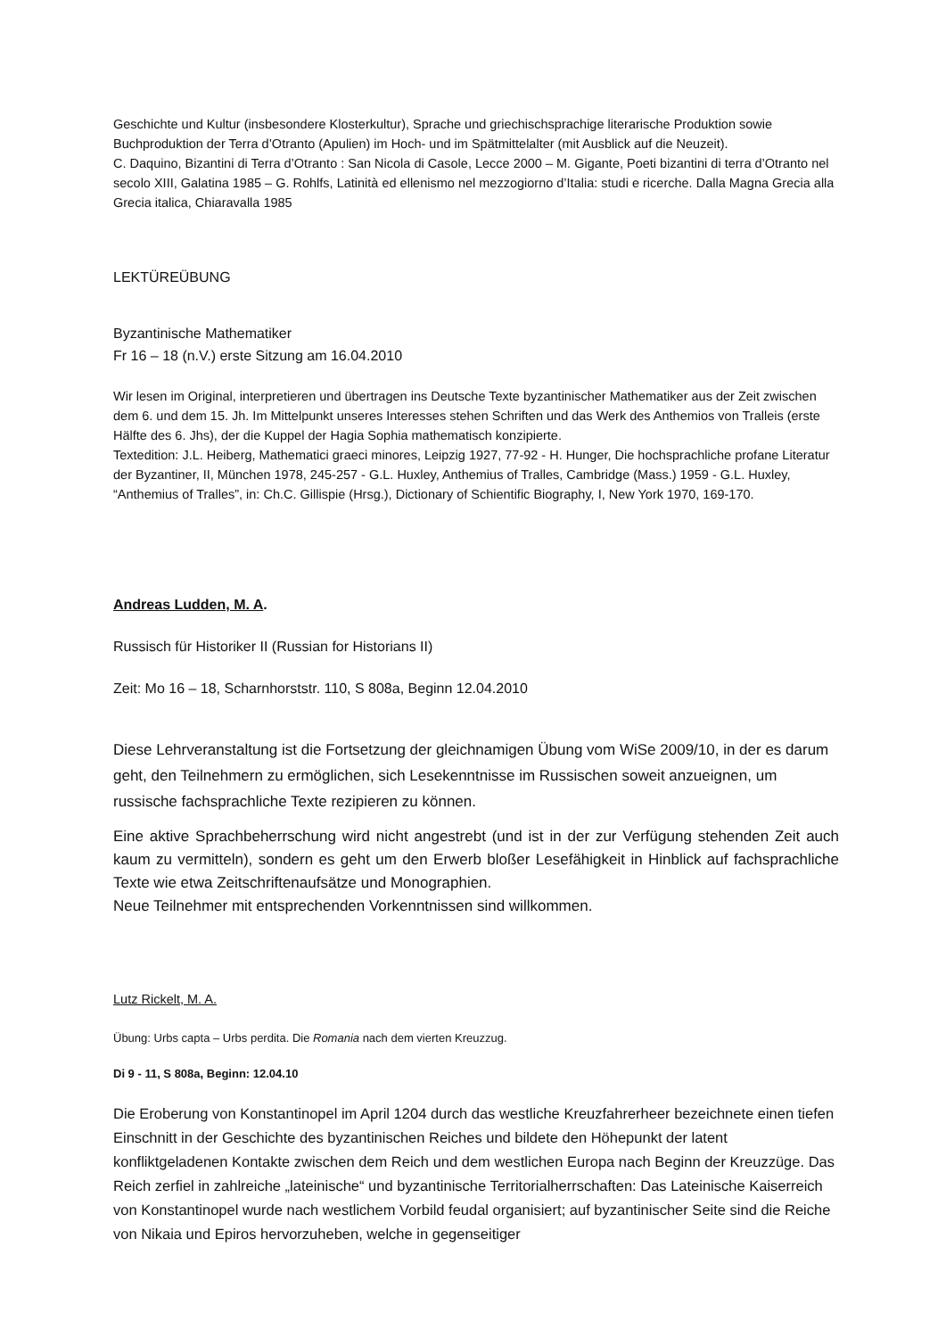Geschichte und Kultur (insbesondere Klosterkultur), Sprache und griechischsprachige literarische Produktion sowie Buchproduktion der Terra d’Otranto (Apulien) im Hoch- und im Spätmittelalter (mit Ausblick auf die Neuzeit).
C. Daquino, Bizantini di Terra d’Otranto : San Nicola di Casole, Lecce 2000 – M. Gigante, Poeti bizantini di terra d’Otranto nel secolo XIII, Galatina 1985 – G. Rohlfs, Latinità ed ellenismo nel mezzogiorno d’Italia: studi e ricerche. Dalla Magna Grecia alla Grecia italica, Chiaravalla 1985
LEKTÜREÜBUNG
Byzantinische Mathematiker
Fr 16 – 18 (n.V.) erste Sitzung am 16.04.2010
Wir lesen im Original, interpretieren und übertragen ins Deutsche Texte byzantinischer Mathematiker aus der Zeit zwischen dem 6. und dem 15. Jh. Im Mittelpunkt unseres Interesses stehen Schriften und das Werk des Anthemios von Tralleis (erste Hälfte des 6. Jhs), der die Kuppel der Hagia Sophia mathematisch konzipierte.
Textedition: J.L. Heiberg, Mathematici graeci minores, Leipzig 1927, 77-92 - H. Hunger, Die hochsprachliche profane Literatur der Byzantiner, II, München 1978, 245-257 - G.L. Huxley, Anthemius of Tralles, Cambridge (Mass.) 1959 - G.L. Huxley, “Anthemius of Tralles”, in: Ch.C. Gillispie (Hrsg.), Dictionary of Schientific Biography, I, New York 1970, 169-170.
Andreas Ludden, M. A.
Russisch für Historiker II (Russian for Historians II)
Zeit: Mo 16 – 18, Scharnhorststr. 110, S 808a, Beginn 12.04.2010
Diese Lehrveranstaltung ist die Fortsetzung der gleichnamigen Übung vom WiSe 2009/10, in der es darum geht, den Teilnehmern zu ermöglichen, sich Lesekenntnisse im Russischen soweit anzueignen, um russische fachsprachliche Texte rezipieren zu können.
Eine aktive Sprachbeherrschung wird nicht angestrebt (und ist in der zur Verfügung stehenden Zeit auch kaum zu vermitteln), sondern es geht um den Erwerb bloßer Lesefähigkeit in Hinblick auf fachsprachliche Texte wie etwa Zeitschriftenaufsätze und Monographien.
Neue Teilnehmer mit entsprechenden Vorkenntnissen sind willkommen.
Lutz Rickelt, M. A.
Übung: Urbs capta – Urbs perdita. Die Romania nach dem vierten Kreuzzug.
Di 9 - 11, S 808a, Beginn: 12.04.10
Die Eroberung von Konstantinopel im April 1204 durch das westliche Kreuzfahrerheer bezeichnete einen tiefen Einschnitt in der Geschichte des byzantinischen Reiches und bildete den Höhepunkt der latent konfliktgeladenen Kontakte zwischen dem Reich und dem westlichen Europa nach Beginn der Kreuzzüge. Das Reich zerfiel in zahlreiche „lateinische“ und byzantinische Territorialherrschaften: Das Lateinische Kaiserreich von Konstantinopel wurde nach westlichem Vorbild feudal organisiert; auf byzantinischer Seite sind die Reiche von Nikaia und Epiros hervorzuheben, welche in gegenseitiger